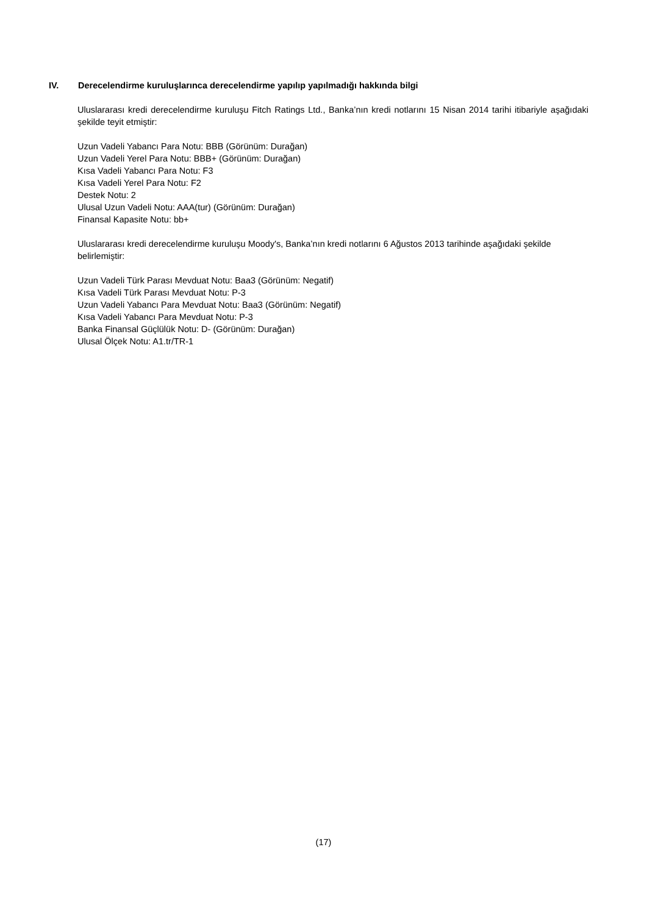IV. Derecelendirme kuruluşlarınca derecelendirme yapılıp yapılmadığı hakkında bilgi
Uluslararası kredi derecelendirme kuruluşu Fitch Ratings Ltd., Banka’nın kredi notlarını 15 Nisan 2014 tarihi itibariyle aşağıdaki şekilde teyit etmiştir:
Uzun Vadeli Yabancı Para Notu: BBB (Görünüm: Durağan)
Uzun Vadeli Yerel Para Notu: BBB+ (Görünüm: Durağan)
Kısa Vadeli Yabancı Para Notu: F3
Kısa Vadeli Yerel Para Notu: F2
Destek Notu: 2
Ulusal Uzun Vadeli Notu: AAA(tur) (Görünüm: Durağan)
Finansal Kapasite Notu: bb+
Uluslararası kredi derecelendirme kuruluşu Moody's, Banka’nın kredi notlarını 6 Ağustos 2013 tarihinde aşağıdaki şekilde belirlemiştir:
Uzun Vadeli Türk Parası Mevduat Notu: Baa3 (Görünüm: Negatif)
Kısa Vadeli Türk Parası Mevduat Notu: P-3
Uzun Vadeli Yabancı Para Mevduat Notu: Baa3 (Görünüm: Negatif)
Kısa Vadeli Yabancı Para Mevduat Notu: P-3
Banka Finansal Güçlülük Notu: D- (Görünüm: Durağan)
Ulusal Ölçek Notu: A1.tr/TR-1
(17)